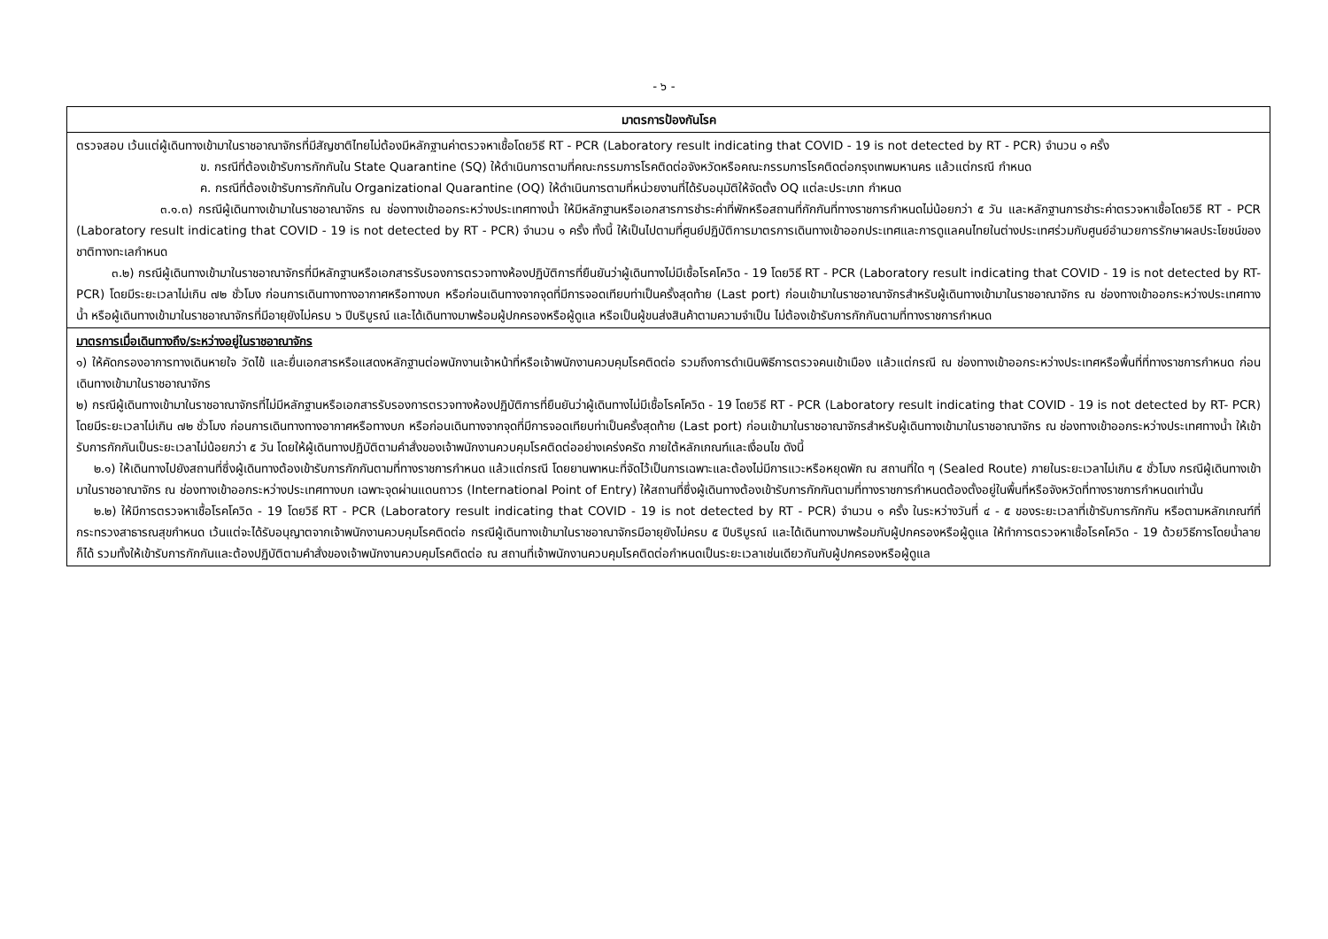- ๖ -
| มาตรการป้องกันโรค |
| --- |
| ตรวจสอบ เว้นแต่ผู้เดินทางเข้ามาในราชอาณาจักรที่มีสัญชาติไทยไม่ต้องมีหลักฐานค่าตรวจหาเชื้อโดยวิธี RT - PCR (Laboratory result indicating that COVID - 19 is not detected by RT - PCR) จำนวน ๑ ครั้ง ข. กรณีที่ต้องเข้ารับการกักกันใน State Quarantine (SQ) ให้ดำเนินการตามที่คณะกรรมการโรคติดต่อจังหวัดหรือคณะกรรมการโรคติดต่อกรุงเทพมหานคร แล้วแต่กรณี กำหนด ค. กรณีที่ต้องเข้ารับการกักกันใน Organizational Quarantine (OQ) ให้ดำเนินการตามที่หน่วยงานที่ได้รับอนุมัติให้จัดตั้ง OQ แต่ละประเภท กำหนด ๓.๑.๓) กรณีผู้เดินทางเข้ามาในราชอาณาจักร ณ ช่องทางเข้าออกระหว่างประเทศทางน้ำ ให้มีหลักฐานหรือเอกสารการชำระค่าที่พักหรือสถานที่กักกันที่ทางราชการกำหนดไม่น้อยกว่า ๕ วัน และหลักฐานการชำระค่าตรวจหาเชื้อโดยวิธี RT - PCR (Laboratory result indicating that COVID - 19 is not detected by RT - PCR) จำนวน ๑ ครั้ง ทั้งนี้ ให้เป็นไปตามที่ศูนย์ปฏิบัติการมาตรการเดินทางเข้าออกประเทศและการดูแลคนไทยในต่างประเทศร่วมกับศูนย์อำนวยการรักษาผลประโยชน์ของชาติทางทะเลกำหนด ๓.๒) กรณีผู้เดินทางเข้ามาในราชอาณาจักรที่มีหลักฐานหรือเอกสารรับรองการตรวจทางห้องปฏิบัติการที่ยืนยันว่าผู้เดินทางไม่มีเชื้อโรคโควิด - 19 โดยวิธี RT - PCR (Laboratory result indicating that COVID - 19 is not detected by RT- PCR) โดยมีระยะเวลาไม่เกิน ๗๒ ชั่วโมง ก่อนการเดินทางทางอากาศหรือทางบก หรือก่อนเดินทางจากจุดที่มีการจอดเทียบท่าเป็นครั้งสุดท้าย (Last port) ก่อนเข้ามาในราชอาณาจักรสำหรับผู้เดินทางเข้ามาในราชอาณาจักร ณ ช่องทางเข้าออกระหว่างประเทศทางน้ำ หรือผู้เดินทางเข้ามาในราชอาณาจักรที่มีอายุยังไม่ครบ ๖ ปีบริบูรณ์ และได้เดินทางมาพร้อมผู้ปกครองหรือผู้ดูแล หรือเป็นผู้ขนส่งสินค้าตามความจำเป็น ไม่ต้องเข้ารับการกักกันตามที่ทางราชการกำหนด |
| มาตรการเมื่อเดินทางถึง/ระหว่างอยู่ในราชอาณาจักร ๑) ให้คัดกรองอาการทางเดินหายใจ วัดไข้ และยื่นเอกสารหรือแสดงหลักฐานต่อพนักงานเจ้าหน้าที่หรือเจ้าพนักงานควบคุมโรคติดต่อ รวมถึงการดำเนินพิธีการตรวจคนเข้าเมือง แล้วแต่กรณี ณ ช่องทางเข้าออกระหว่างประเทศหรือพื้นที่ที่ทางราชการกำหนด ก่อนเดินทางเข้ามาในราชอาณาจักร ๒) กรณีผู้เดินทางเข้ามาในราชอาณาจักรที่ไม่มีหลักฐานหรือเอกสารรับรองการตรวจทางห้องปฏิบัติการที่ยืนยันว่าผู้เดินทางไม่มีเชื้อโรคโควิด - 19 โดยวิธี RT - PCR (Laboratory result indicating that COVID - 19 is not detected by RT- PCR) โดยมีระยะเวลาไม่เกิน ๗๒ ชั่วโมง ก่อนการเดินทางทางอากาศหรือทางบก หรือก่อนเดินทางจากจุดที่มีการจอดเทียบท่าเป็นครั้งสุดท้าย (Last port) ก่อนเข้ามาในราชอาณาจักรสำหรับผู้เดินทางเข้ามาในราชอาณาจักร ณ ช่องทางเข้าออกระหว่างประเทศทางน้ำ ให้เข้ารับการกักกันเป็นระยะเวลาไม่น้อยกว่า ๕ วัน โดยให้ผู้เดินทางปฏิบัติตามคำสั่งของเจ้าพนักงานควบคุมโรคติดต่ออย่างเคร่งครัด ภายใต้หลักเกณฑ์และเงื่อนไข ดังนี้ ๒.๑) ให้เดินทางไปยังสถานที่ซึ่งผู้เดินทางต้องเข้ารับการกักกันตามที่ทางราชการกำหนด แล้วแต่กรณี โดยยานพาหนะที่จัดไว้เป็นการเฉพาะและต้องไม่มีการแวะหรือหยุดพัก ณ สถานที่ใด ๆ (Sealed Route) ภายในระยะเวลาไม่เกิน ๕ ชั่วโมง กรณีผู้เดินทางเข้ามาในราชอาณาจักร ณ ช่องทางเข้าออกระหว่างประเทศทางบก เฉพาะจุดผ่านแดนถาวร (International Point of Entry) ให้สถานที่ซึ่งผู้เดินทางต้องเข้ารับการกักกันตามที่ทางราชการกำหนดต้องตั้งอยู่ในพื้นที่หรือจังหวัดที่ทางราชการกำหนดเท่านั้น ๒.๒) ให้มีการตรวจหาเชื้อโรคโควิด - 19 โดยวิธี RT - PCR (Laboratory result indicating that COVID - 19 is not detected by RT - PCR) จำนวน ๑ ครั้ง ในระหว่างวันที่ ๔ - ๕ ของระยะเวลาที่เข้ารับการกักกัน หรือตามหลักเกณฑ์ที่กระทรวงสาธารณสุขกำหนด เว้นแต่จะได้รับอนุญาตจากเจ้าพนักงานควบคุมโรคติดต่อ กรณีผู้เดินทางเข้ามาในราชอาณาจักรมีอายุยังไม่ครบ ๕ ปีบริบูรณ์ และได้เดินทางมาพร้อมกับผู้ปกครองหรือผู้ดูแล ให้ทำการตรวจหาเชื้อโรคโควิด - 19 ด้วยวิธีการโดยน้ำลายก็ได้ รวมทั้งให้เข้ารับการกักกันและต้องปฏิบัติตามคำสั่งของเจ้าพนักงานควบคุมโรคติดต่อ ณ สถานที่เจ้าพนักงานควบคุมโรคติดต่อกำหนดเป็นระยะเวลาเช่นเดียวกันกับผู้ปกครองหรือผู้ดูแล |